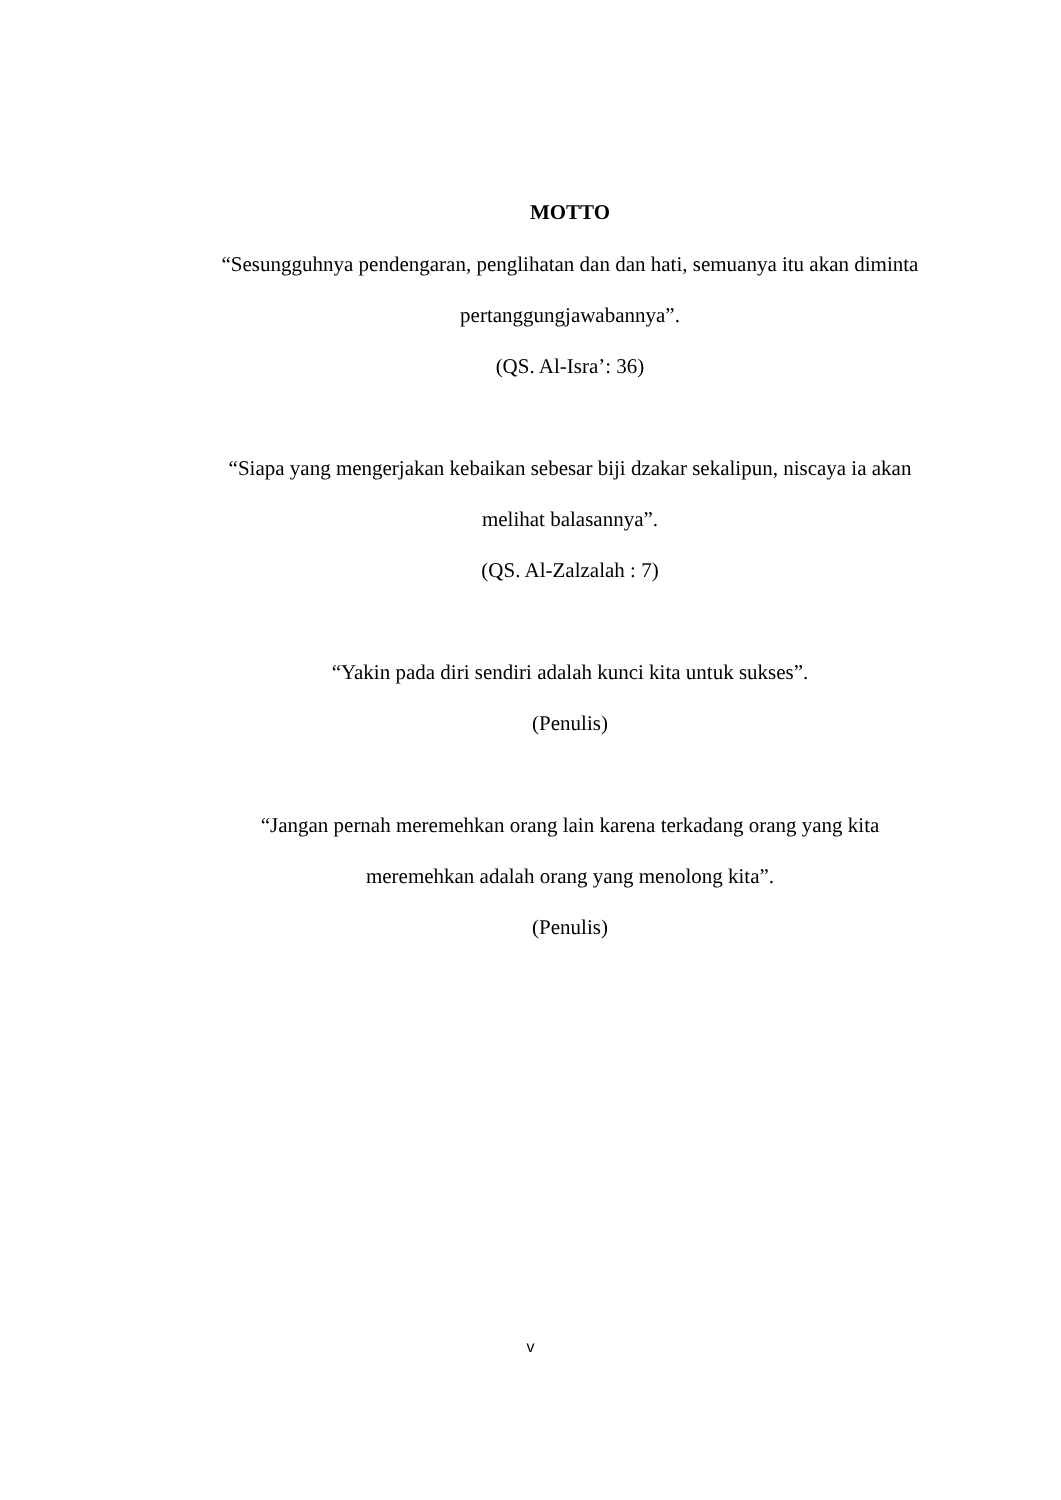MOTTO
“Sesungguhnya pendengaran, penglihatan dan dan hati, semuanya itu akan diminta pertanggungjawabannya”.
(QS. Al-Isra’: 36)
“Siapa yang mengerjakan kebaikan sebesar biji dzakar sekalipun, niscaya ia akan melihat balasannya”.
(QS. Al-Zalzalah : 7)
“Yakin pada diri sendiri adalah kunci kita untuk sukses”.
(Penulis)
“Jangan pernah meremehkan orang lain karena terkadang orang yang kita
meremehkan adalah orang yang menolong kita”.
(Penulis)
v